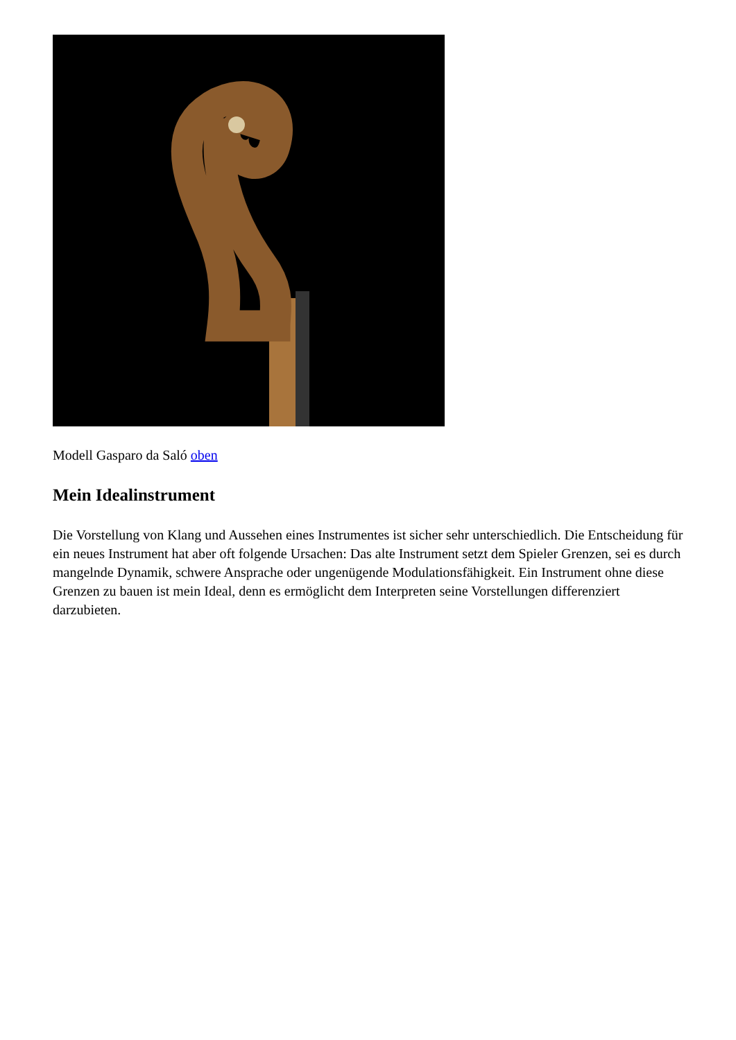Modell Gasparo da Saló oben
Mein Idealinstrument
Die Vorstellung von Klang und Aussehen eines Instrumentes ist sicher sehr unterschiedlich. Die Entscheidung für ein neues Instrument hat aber oft folgende Ursachen: Das alte Instrument setzt dem Spieler Grenzen, sei es durch mangelnde Dynamik, schwere Ansprache oder ungenügende Modulationsfähigkeit. Ein Instrument ohne diese Grenzen zu bauen ist mein Ideal, denn es ermöglicht dem Interpreten seine Vorstellungen differenziert darzubieten.